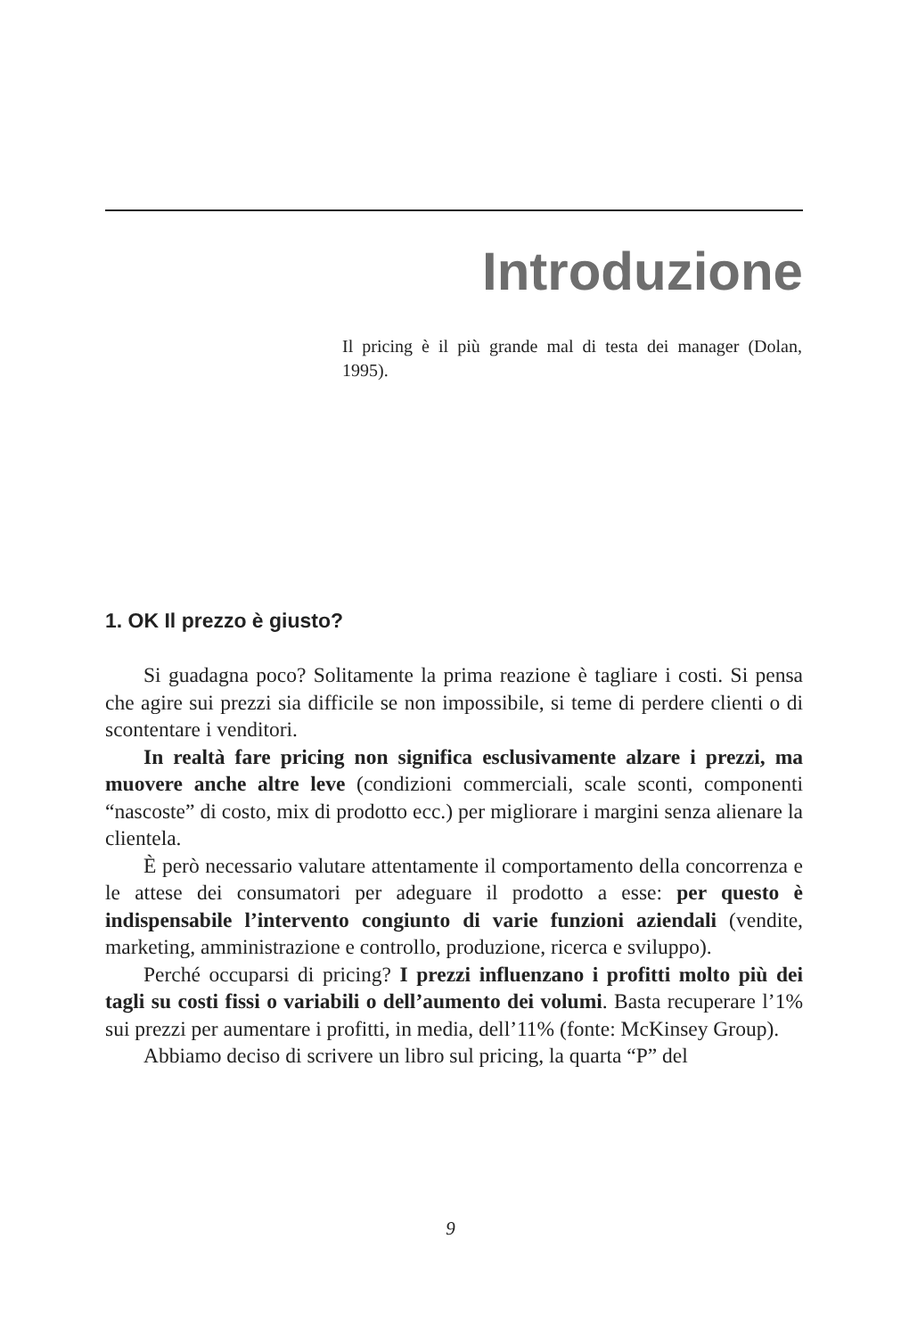Introduzione
Il pricing è il più grande mal di testa dei manager (Dolan, 1995).
1. OK Il prezzo è giusto?
Si guadagna poco? Solitamente la prima reazione è tagliare i costi. Si pensa che agire sui prezzi sia difficile se non impossibile, si teme di perdere clienti o di scontentare i venditori.
In realtà fare pricing non significa esclusivamente alzare i prezzi, ma muovere anche altre leve (condizioni commerciali, scale sconti, componenti “nascoste” di costo, mix di prodotto ecc.) per migliorare i margini senza alienare la clientela.
È però necessario valutare attentamente il comportamento della concorrenza e le attese dei consumatori per adeguare il prodotto a esse: per questo è indispensabile l’intervento congiunto di varie funzioni aziendali (vendite, marketing, amministrazione e controllo, produzione, ricerca e sviluppo).
Perché occuparsi di pricing? I prezzi influenzano i profitti molto più dei tagli su costi fissi o variabili o dell’aumento dei volumi. Basta recuperare l’1% sui prezzi per aumentare i profitti, in media, dell’11% (fonte: McKinsey Group).
Abbiamo deciso di scrivere un libro sul pricing, la quarta “P” del
9